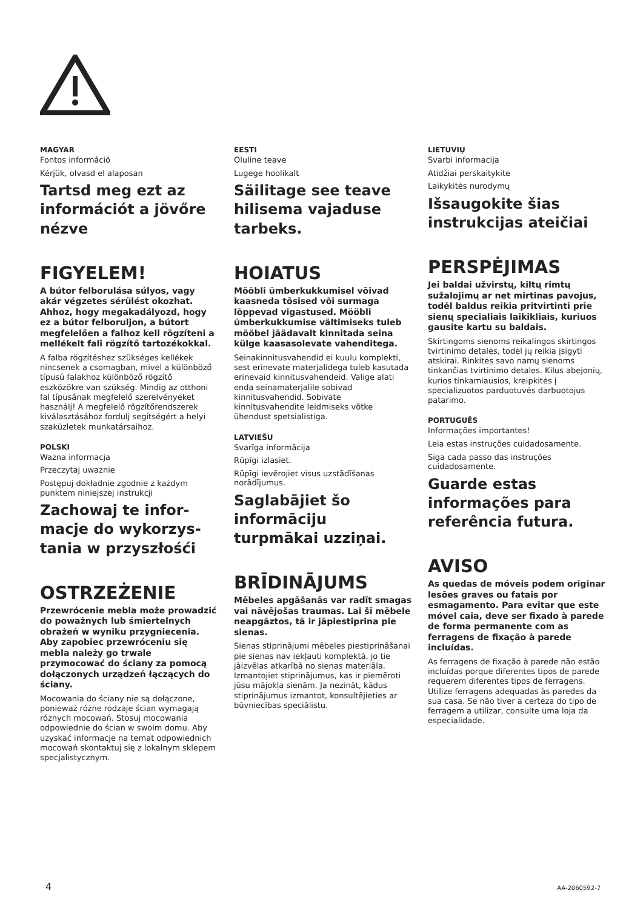MAGYAR
Fontos információ
Kérjük, olvasd el alaposan
Tartsd meg ezt az információt a jövőre nézve
FIGYELEM!
A bútor felborulása súlyos, vagy akár végzetes sérülést okozhat. Ahhoz, hogy megakadályozd, hogy ez a bútor felboruljon, a bútort megfelelően a falhoz kell rögzíteni a mellékelt fali rögzítő tartozékokkal.
A falba rögzítéshez szükséges kellékek nincsenek a csomagban, mivel a különböző típusú falakhoz különböző rögzítő eszközökre van szükség. Mindig az otthoni fal típusának megfelelő szerelvényeket használj! A megfelelő rögzítőrendszerek kiválasztásához fordulj segítségért a helyi szaküzletek munkatársaihoz.
POLSKI
Ważna informacja
Przeczytaj uważnie
Postępuj dokładnie zgodnie z każdym punktem niniejszej instrukcji
Zachowaj te infor-macje do wykorzys-tania w przyszłośći
OSTRZEŻENIE
Przewrócenie mebla może prowadzić do poważnych lub śmiertelnych obrażeń w wyniku przygniecenia. Aby zapobiec przewróceniu się mebla należy go trwale przymocować do ściany za pomocą dołączonych urządzeń łączących do ściany.
Mocowania do ściany nie są dołączone, ponieważ różne rodzaje ścian wymagają różnych mocowań. Stosuj mocowania odpowiednie do ścian w swoim domu. Aby uzyskać informacje na temat odpowiednich mocowań skontaktuj się z lokalnym sklepem specjalistycznym.
EESTI
Oluline teave
Lugege hoolikalt
Säilitage see teave hilisema vajaduse tarbeks.
HOIATUS
Mööbli ümberkukkumisel võivad kaasneda tõsised või surmaga lõppevad vigastused. Mööbli ümberkukkumise vältimiseks tuleb mööbel jäädavalt kinnitada seina külge kaasasolevate vahenditega.
Seinakinnitusvahendid ei kuulu komplekti, sest erinevate materjalidega tuleb kasutada erinevaid kinnitusvahendeid. Valige alati enda seinamaterjalile sobivad kinnitusvahendid. Sobivate kinnitusvahendite leidmiseks võtke ühendust spetsialistiga.
LATVIEŠU
Svarīga informācija
Rūpīgi izlasiet.
Rūpīgi ievērojiet visus uzstādīšanas norādījumus.
Saglabājiet šo informāciju turpmākai uzziņai.
BRĪDINĀJUMS
Mēbeles apgāšanās var radīt smagas vai nāvējošas traumas. Lai šī mēbele neapgāztos, tā ir jāpiestiprina pie sienas.
Sienas stiprinājumi mēbeles piestiprināšanai pie sienas nav iekļauti komplektā, jo tie jāizvēlas atkarībā no sienas materiāla. Izmantojiet stiprinājumus, kas ir piemēroti jūsu mājokļa sienām. Ja nezināt, kādus stiprinājumus izmantot, konsultējieties ar būvniecības speciālistu.
LIETUVIŲ
Svarbi informacija
Atidžiai perskaitykite
Laikykitės nurodymų
Išsaugokite šias instrukcijas ateičiai
PERSPĖJIMAS
Jei baldai užvirstų, kiltų rimtų sužalojimų ar net mirtinas pavojus, todėl baldus reikia pritvirtinti prie sienų specialiais laikikliais, kuriuos gausite kartu su baldais.
Skirtingoms sienoms reikalingos skirtingos tvirtinimo detalės, todėl jų reikia įsigyti atskirai. Rinkitės savo namų sienoms tinkančias tvirtinimo detales. Kilus abejonių, kurios tinkamiausios, kreipkitės į specializuotos parduotuvės darbuotojus patarimo.
PORTUGUÊS
Informações importantes!
Leia estas instruções cuidadosamente.
Siga cada passo das instruções cuidadosamente.
Guarde estas informações para referência futura.
AVISO
As quedas de móveis podem originar lesões graves ou fatais por esmagamento. Para evitar que este móvel caia, deve ser fixado à parede de forma permanente com as ferragens de fixação à parede incluídas.
As ferragens de fixação à parede não estão incluídas porque diferentes tipos de parede requerem diferentes tipos de ferragens. Utilize ferragens adequadas às paredes da sua casa. Se não tiver a certeza do tipo de ferragem a utilizar, consulte uma loja da especialidade.
4 AA-2060592-7